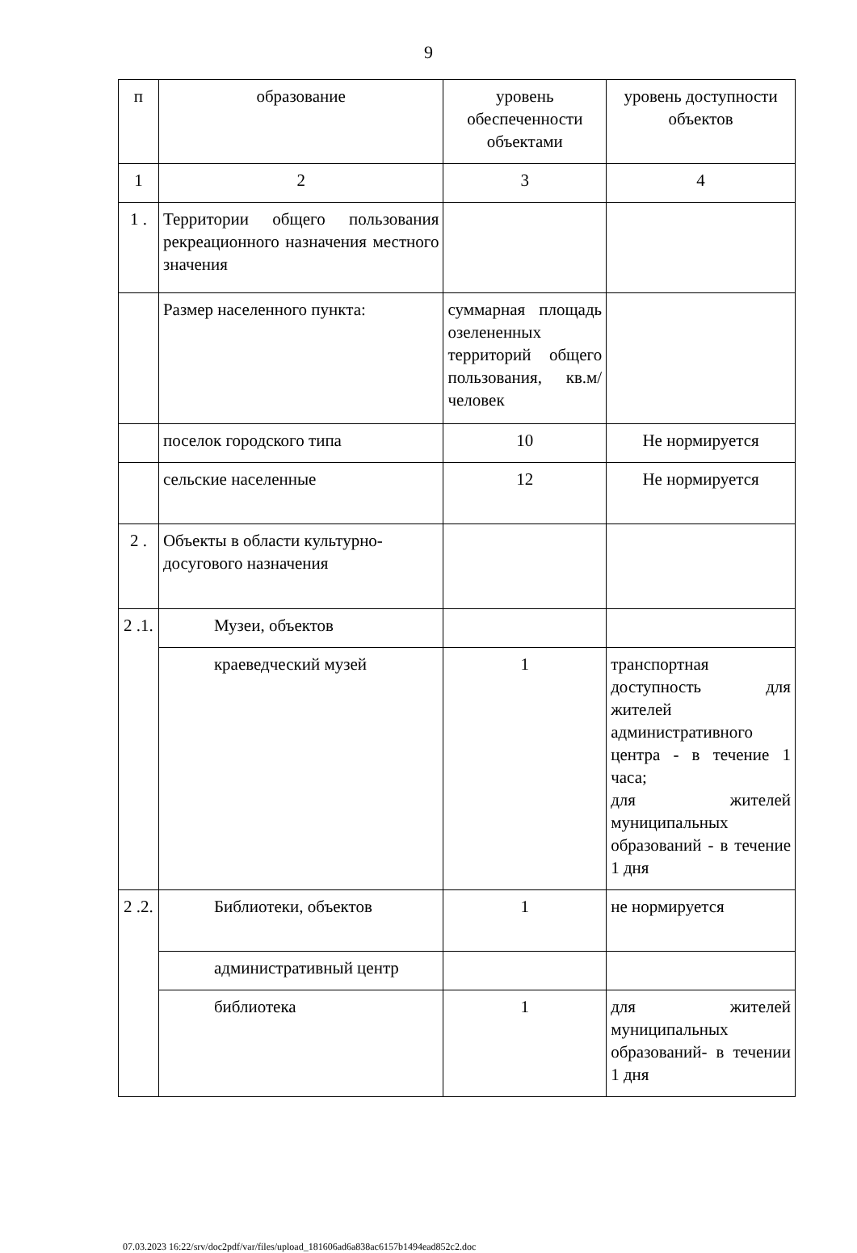9
| п | образование | уровень обеспеченности объектами | уровень доступности объектов |
| 1 | 2 | 3 | 4 |
| 1 . | Территории общего пользования рекреационного назначения местного значения | | |
| | Размер населенного пункта: | суммарная площадь озелененных территорий общего пользования, кв.м/человек | |
| | поселок городского типа | 10 | Не нормируется |
| | сельские населенные | 12 | Не нормируется |
| 2 . | Объекты в области культурно-досугового назначения | | |
| 2 .1. | Музеи, объектов | | |
| | краеведческий музей | 1 | транспортная доступность для жителей административного центра - в течение 1 часа; для жителей муниципальных образований - в течение 1 дня |
| 2 .2. | Библиотеки, объектов | 1 | не нормируется |
| | административный центр | | |
| | библиотека | 1 | для жителей муниципальных образований- в течении 1 дня |
07.03.2023 16:22/srv/doc2pdf/var/files/upload_181606ad6a838ac6157b1494ead852c2.doc